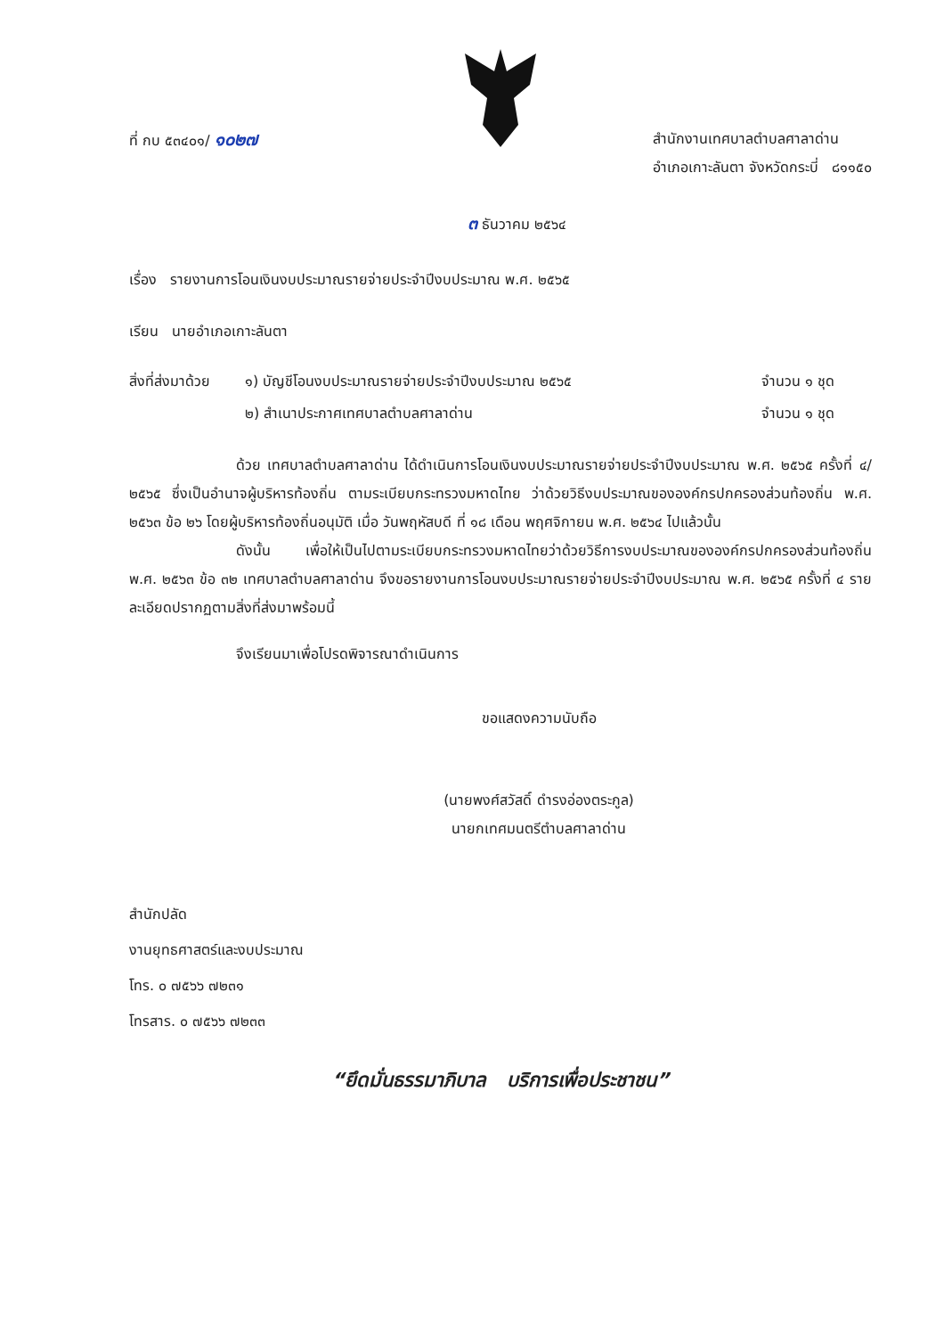ที่ กบ ๕๓๔๐๑/ ๑๐๒๗
สำนักงานเทศบาลตำบลศาลาด่าน
อำเภอเกาะลันตา จังหวัดกระบี่ ๘๑๑๕๐
๓ ธันวาคม ๒๕๖๔
เรื่อง รายงานการโอนเงินงบประมาณรายจ่ายประจำปีงบประมาณ พ.ศ. ๒๕๖๕
เรียน นายอำเภอเกาะลันตา
สิ่งที่ส่งมาด้วย
๑) บัญชีโอนงบประมาณรายจ่ายประจำปีงบประมาณ ๒๕๖๕
๒) สำเนาประกาศเทศบาลตำบลศาลาด่าน
จำนวน ๑ ชุด
จำนวน ๑ ชุด
ด้วย เทศบาลตำบลศาลาด่าน ได้ดำเนินการโอนเงินงบประมาณรายจ่ายประจำปีงบประมาณ พ.ศ. ๒๕๖๕ ครั้งที่ ๔/ ๒๕๖๕ ซึ่งเป็นอำนาจผู้บริหารท้องถิ่น ตามระเบียบกระทรวงมหาดไทย ว่าด้วยวิธีงบประมาณขององค์กรปกครองส่วนท้องถิ่น พ.ศ. ๒๕๖๓ ข้อ ๒๖ โดยผู้บริหารท้องถิ่นอนุมัติ เมื่อ วันพฤหัสบดี ที่ ๑๘ เดือน พฤศจิกายน พ.ศ. ๒๕๖๔ ไปแล้วนั้น
ดังนั้น เพื่อให้เป็นไปตามระเบียบกระทรวงมหาดไทยว่าด้วยวิธีการงบประมาณขององค์กรปกครองส่วนท้องถิ่น พ.ศ. ๒๕๖๓ ข้อ ๓๒ เทศบาลตำบลศาลาด่าน จึงขอรายงานการโอนงบประมาณรายจ่ายประจำปีงบประมาณ พ.ศ. ๒๕๖๕ ครั้งที่ ๔ รายละเอียดปรากฏตามสิ่งที่ส่งมาพร้อมนี้
จึงเรียนมาเพื่อโปรดพิจารณาดำเนินการ
ขอแสดงความนับถือ
(นายพงศ์สวัสดิ์ ดำรงอ่องตระกูล)
นายกเทศมนตรีตำบลศาลาด่าน
สำนักปลัด
งานยุทธศาสตร์และงบประมาณ
โทร. ๐ ๗๕๖๖ ๗๒๓๑
โทรสาร. ๐ ๗๕๖๖ ๗๒๓๓
“ยึดมั่นธรรมาภิบาล บริการเพื่อประชาชน”